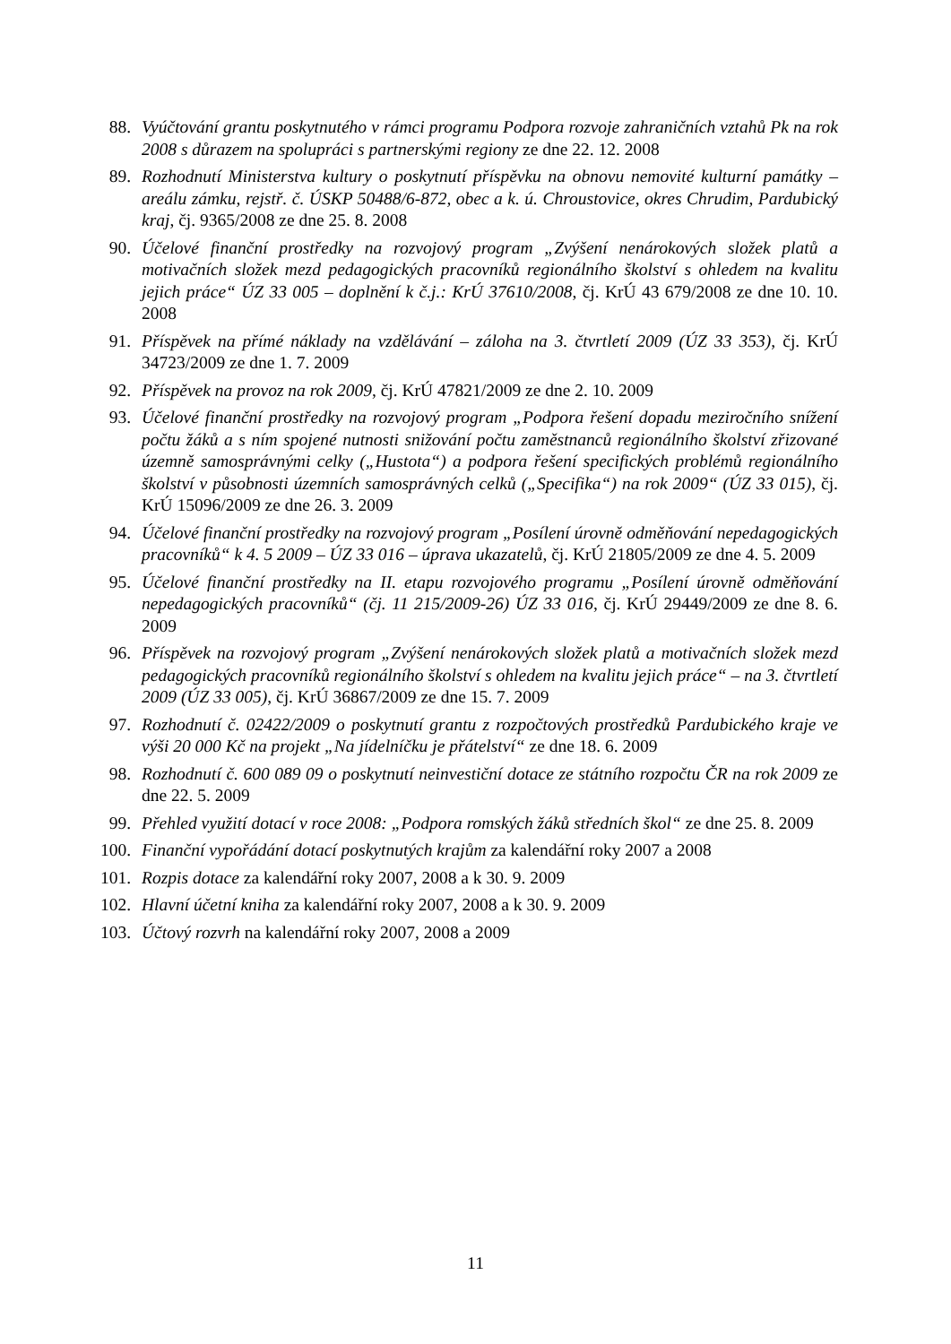88. Vyúčtování grantu poskytnutého v rámci programu Podpora rozvoje zahraničních vztahů Pk na rok 2008 s důrazem na spolupráci s partnerskými regiony ze dne 22. 12. 2008
89. Rozhodnutí Ministerstva kultury o poskytnutí příspěvku na obnovu nemovité kulturní památky – areálu zámku, rejstř. č. ÚSKP 50488/6-872, obec a k. ú. Chroustovice, okres Chrudim, Pardubický kraj, čj. 9365/2008 ze dne 25. 8. 2008
90. Účelové finanční prostředky na rozvojový program „Zvýšení nenárokových složek platů a motivačních složek mezd pedagogických pracovníků regionálního školství s ohledem na kvalitu jejich práce“ ÚZ 33 005 – doplnění k č.j.: KrÚ 37610/2008, čj. KrÚ 43 679/2008 ze dne 10. 10. 2008
91. Příspěvek na přímé náklady na vzdělávání – záloha na 3. čtvrtletí 2009 (ÚZ 33 353), čj. KrÚ 34723/2009 ze dne 1. 7. 2009
92. Příspěvek na provoz na rok 2009, čj. KrÚ 47821/2009 ze dne 2. 10. 2009
93. Účelové finanční prostředky na rozvojový program „Podpora řešení dopadu meziročního snížení počtu žáků a s ním spojené nutnosti snižování počtu zaměstnanců regionálního školství zřizované územně samosprávnými celky („Hustota“) a podpora řešení specifických problémů regionálního školství v působnosti územních samosprávných celků („Specifika“) na rok 2009“ (ÚZ 33 015), čj. KrÚ 15096/2009 ze dne 26. 3. 2009
94. Účelové finanční prostředky na rozvojový program „Posílení úrovně odměňování nepedagogických pracovníků“ k 4. 5 2009 – ÚZ 33 016 – úprava ukazatelů, čj. KrÚ 21805/2009 ze dne 4. 5. 2009
95. Účelové finanční prostředky na II. etapu rozvojového programu „Posílení úrovně odměňování nepedagogických pracovníků“ (čj. 11 215/2009-26) ÚZ 33 016, čj. KrÚ 29449/2009 ze dne 8. 6. 2009
96. Příspěvek na rozvojový program „Zvýšení nenárokových složek platů a motivačních složek mezd pedagogických pracovníků regionálního školství s ohledem na kvalitu jejich práce“ – na 3. čtvrtletí 2009 (ÚZ 33 005), čj. KrÚ 36867/2009 ze dne 15. 7. 2009
97. Rozhodnutí č. 02422/2009 o poskytnutí grantu z rozpočtových prostředků Pardubického kraje ve výši 20 000 Kč na projekt „Na jídelníčku je přátelství“ ze dne 18. 6. 2009
98. Rozhodnutí č. 600 089 09 o poskytnutí neinvestiční dotace ze státního rozpočtu ČR na rok 2009 ze dne 22. 5. 2009
99. Přehled využití dotací v roce 2008: „Podpora romských žáků středních škol“ ze dne 25. 8. 2009
100. Finanční vypořádání dotací poskytnutých krajům za kalendářní roky 2007 a 2008
101. Rozpis dotace za kalendářní roky 2007, 2008 a k 30. 9. 2009
102. Hlavní účetní kniha za kalendářní roky 2007, 2008 a k 30. 9. 2009
103. Účtový rozvrh na kalendářní roky 2007, 2008 a 2009
11